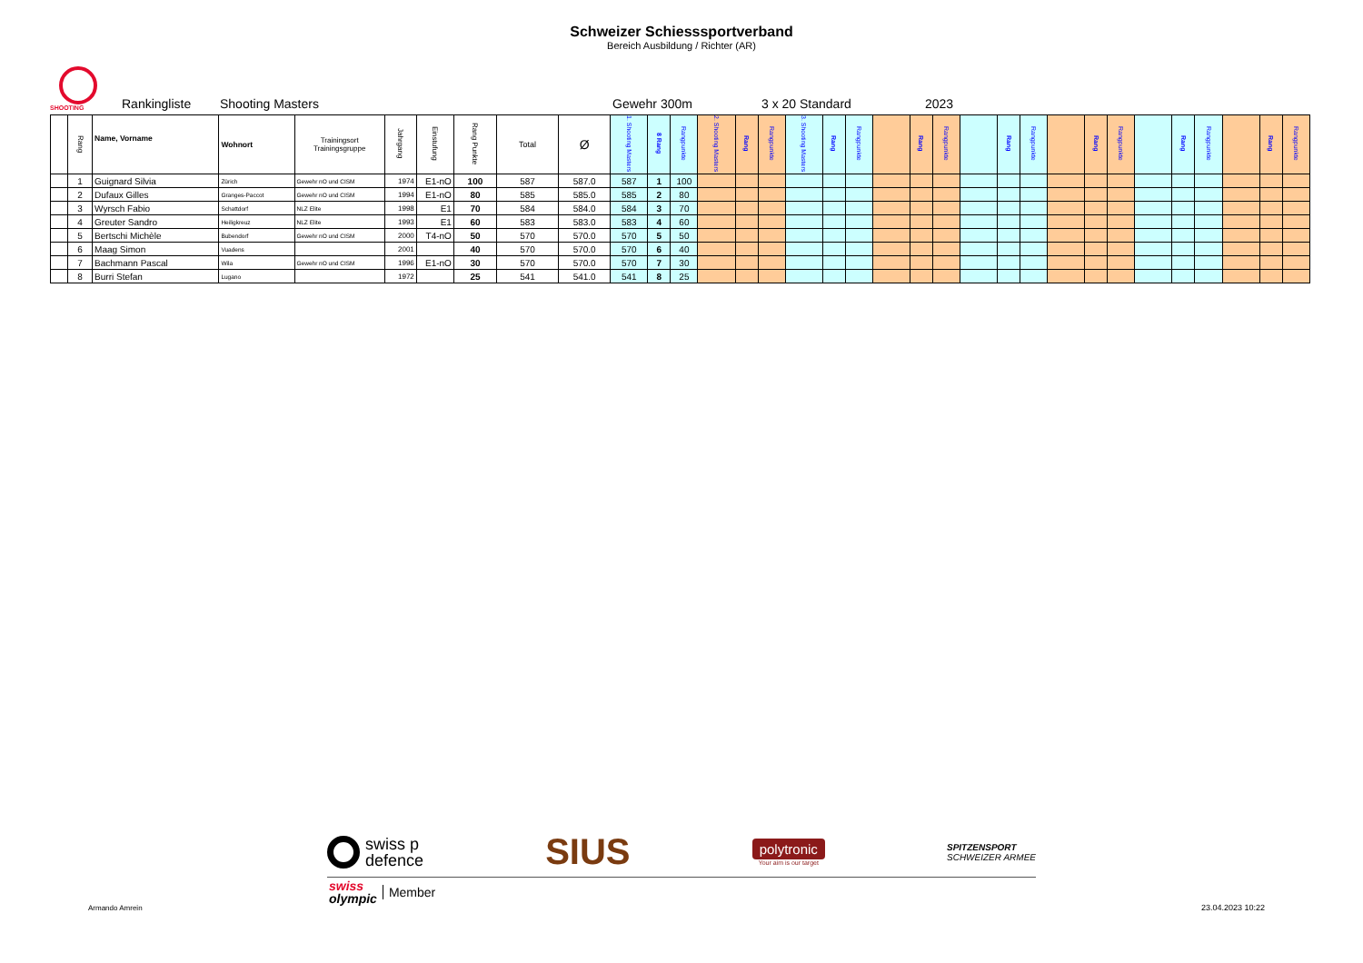Schweizer Schiesssportverband
Bereich Ausbildung / Richter (AR)
SHOOTING
Rankingliste Shooting Masters Gewehr 300m 3 x 20 Standard 2023
| | Rang | Name, Vorname | Wohnort | Trainingsort Trainingsgruppe | Jahrgang | Einstufung | Rang Punkte | Total | Ø | 1. Shooting Masters | 8 Rang | Rangpunkte | 2. Shooting Masters | Rang | Rangpunkte | 3. Shooting Masters | Rang | Rangpunkte | | Rang | Rangpunkte | | Rang | Rangpunkte | | Rang | Rangpunkte | | Rang | Rangpunkte | | Rang | Rangpunkte |
| --- | --- | --- | --- | --- | --- | --- | --- | --- | --- | --- | --- | --- | --- | --- | --- | --- | --- | --- | --- | --- | --- | --- | --- | --- | --- | --- | --- | --- | --- | --- | --- | --- | --- |
| | 1 | Guignard Silvia | Zürich | Gewehr nO und CISM | 1974 | E1-nO | 100 | 587 | 587.0 | 587 | 1 | 100 | | | | | | | | | | | | | | | | | | | | | |
| | 2 | Dufaux Gilles | Granges-Paccot | Gewehr nO und CISM | 1994 | E1-nO | 80 | 585 | 585.0 | 585 | 2 | 80 | | | | | | | | | | | | | | | | | | | | | |
| | 3 | Wyrsch Fabio | Schattdorf | NLZ Elite | 1998 | E1 | 70 | 584 | 584.0 | 584 | 3 | 70 | | | | | | | | | | | | | | | | | | | | | |
| | 4 | Greuter Sandro | Heiligkreuz | NLZ Elite | 1993 | E1 | 60 | 583 | 583.0 | 583 | 4 | 60 | | | | | | | | | | | | | | | | | | | | | |
| | 5 | Bertschi Michèle | Bubendorf | Gewehr nO und CISM | 2000 | T4-nO | 50 | 570 | 570.0 | 570 | 5 | 50 | | | | | | | | | | | | | | | | | | | | | |
| | 6 | Maag Simon | Vuadens | | 2001 | | 40 | 570 | 570.0 | 570 | 6 | 40 | | | | | | | | | | | | | | | | | | | | | |
| | 7 | Bachmann Pascal | Wila | Gewehr nO und CISM | 1996 | E1-nO | 30 | 570 | 570.0 | 570 | 7 | 30 | | | | | | | | | | | | | | | | | | | | | |
| | 8 | Burri Stefan | Lugano | | 1972 | | 25 | 541 | 541.0 | 541 | 8 | 25 | | | | | | | | | | | | | | | | | | | | | |
swiss p
defence
SIUS
polytronic
Your aim is our target
SPITZENSPORT
SCHWEIZER ARMEE
swiss
olympic
Member
Armando Amrein 23.04.2023 10:22